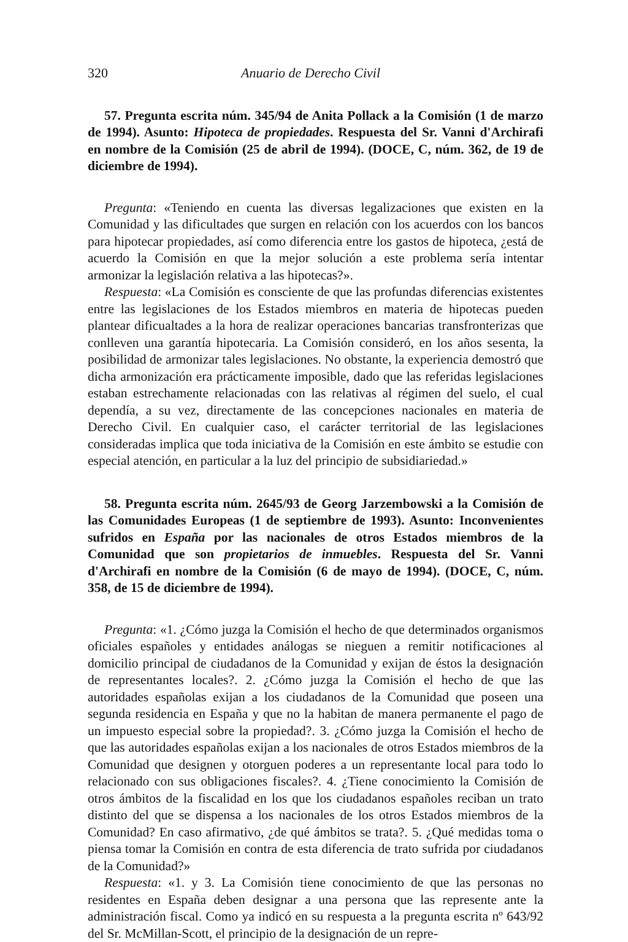320 Anuario de Derecho Civil
57. Pregunta escrita núm. 345/94 de Anita Pollack a la Comisión (1 de marzo de 1994). Asunto: Hipoteca de propiedades. Respuesta del Sr. Vanni d'Archirafi en nombre de la Comisión (25 de abril de 1994). (DOCE, C, núm. 362, de 19 de diciembre de 1994).
Pregunta: «Teniendo en cuenta las diversas legalizaciones que existen en la Comunidad y las dificultades que surgen en relación con los acuerdos con los bancos para hipotecar propiedades, así como diferencia entre los gastos de hipoteca, ¿está de acuerdo la Comisión en que la mejor solución a este problema sería intentar armonizar la legislación relativa a las hipotecas?».
Respuesta: «La Comisión es consciente de que las profundas diferencias existentes entre las legislaciones de los Estados miembros en materia de hipotecas pueden plantear dificualtades a la hora de realizar operaciones bancarias transfronterizas que conlleven una garantía hipotecaria. La Comisión consideró, en los años sesenta, la posibilidad de armonizar tales legislaciones. No obstante, la experiencia demostró que dicha armonización era prácticamente imposible, dado que las referidas legislaciones estaban estrechamente relacionadas con las relativas al régimen del suelo, el cual dependía, a su vez, directamente de las concepciones nacionales en materia de Derecho Civil. En cualquier caso, el carácter territorial de las legislaciones consideradas implica que toda iniciativa de la Comisión en este ámbito se estudie con especial atención, en particular a la luz del principio de subsidiariedad.»
58. Pregunta escrita núm. 2645/93 de Georg Jarzembowski a la Comisión de las Comunidades Europeas (1 de septiembre de 1993). Asunto: Inconvenientes sufridos en España por las nacionales de otros Estados miembros de la Comunidad que son propietarios de inmuebles. Respuesta del Sr. Vanni d'Archirafi en nombre de la Comisión (6 de mayo de 1994). (DOCE, C, núm. 358, de 15 de diciembre de 1994).
Pregunta: «1. ¿Cómo juzga la Comisión el hecho de que determinados organismos oficiales españoles y entidades análogas se nieguen a remitir notificaciones al domicilio principal de ciudadanos de la Comunidad y exijan de éstos la designación de representantes locales?. 2. ¿Cómo juzga la Comisión el hecho de que las autoridades españolas exijan a los ciudadanos de la Comunidad que poseen una segunda residencia en España y que no la habitan de manera permanente el pago de un impuesto especial sobre la propiedad?. 3. ¿Cómo juzga la Comisión el hecho de que las autoridades españolas exijan a los nacionales de otros Estados miembros de la Comunidad que designen y otorguen poderes a un representante local para todo lo relacionado con sus obligaciones fiscales?. 4. ¿Tiene conocimiento la Comisión de otros ámbitos de la fiscalidad en los que los ciudadanos españoles reciban un trato distinto del que se dispensa a los nacionales de los otros Estados miembros de la Comunidad? En caso afirmativo, ¿de qué ámbitos se trata?. 5. ¿Qué medidas toma o piensa tomar la Comisión en contra de esta diferencia de trato sufrida por ciudadanos de la Comunidad?»
Respuesta: «1. y 3. La Comisión tiene conocimiento de que las personas no residentes en España deben designar a una persona que las represente ante la administración fiscal. Como ya indicó en su respuesta a la pregunta escrita nº 643/92 del Sr. McMillan-Scott, el principio de la designación de un repre-